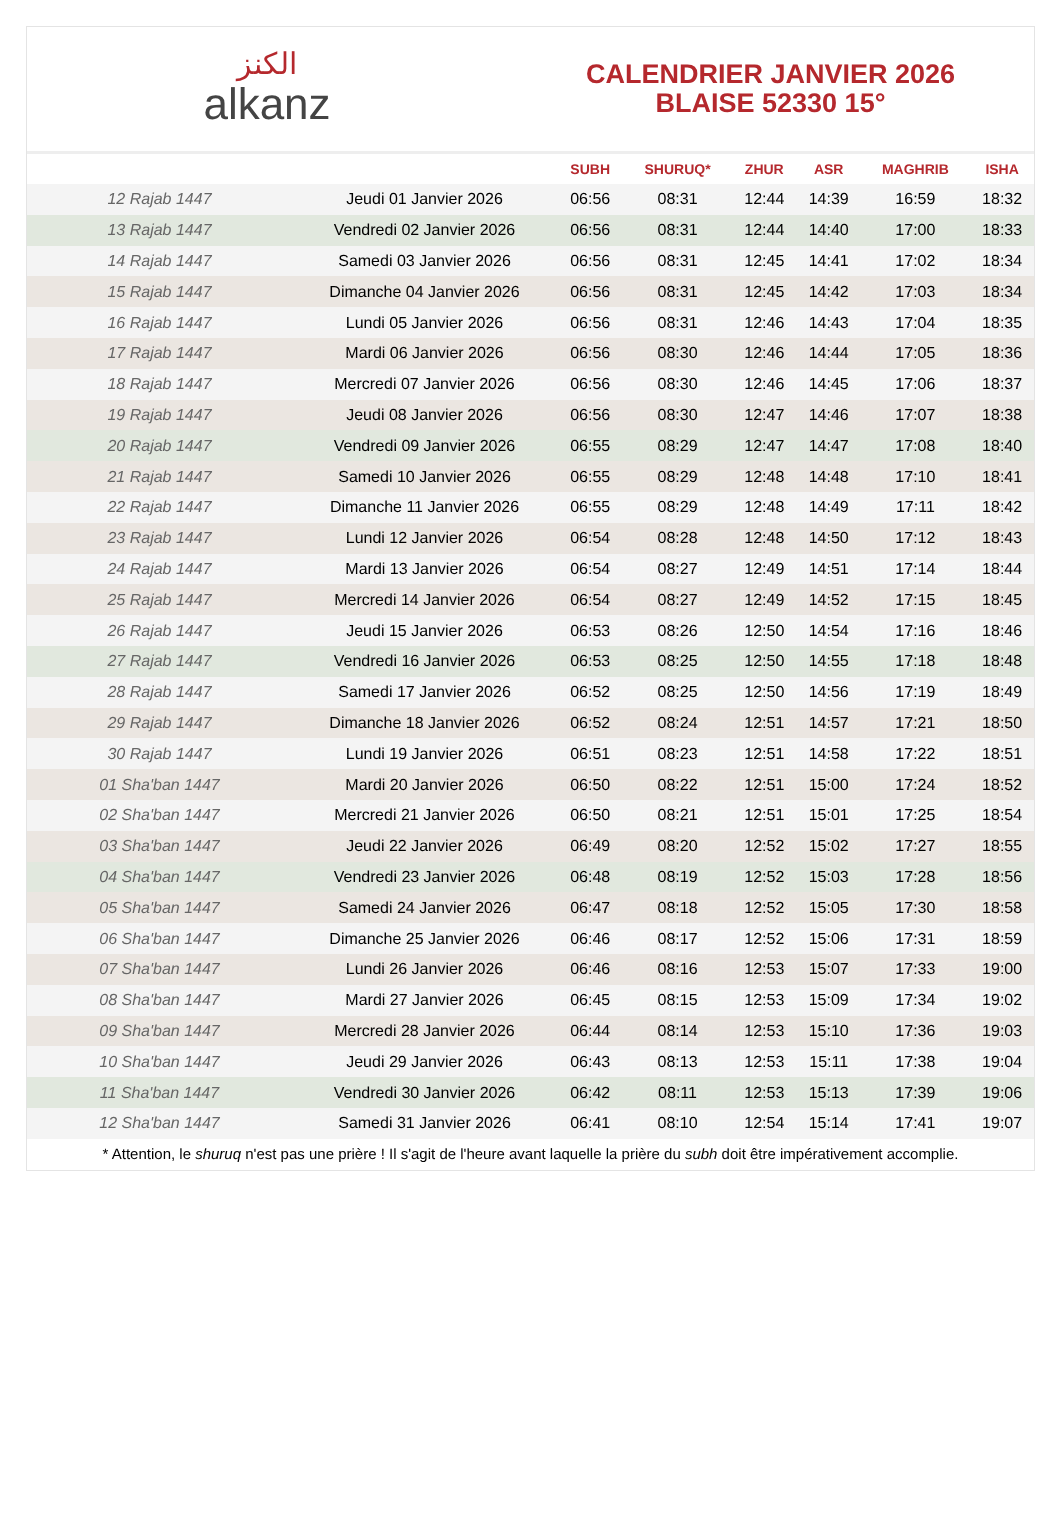الكنز
alkanz
CALENDRIER JANVIER 2026
BLAISE 52330 15°
| | | SUBH | SHURUQ* | ZHUR | ASR | MAGHRIB | ISHA |
| --- | --- | --- | --- | --- | --- | --- | --- |
| 12 Rajab 1447 | Jeudi 01 Janvier 2026 | 06:56 | 08:31 | 12:44 | 14:39 | 16:59 | 18:32 |
| 13 Rajab 1447 | Vendredi 02 Janvier 2026 | 06:56 | 08:31 | 12:44 | 14:40 | 17:00 | 18:33 |
| 14 Rajab 1447 | Samedi 03 Janvier 2026 | 06:56 | 08:31 | 12:45 | 14:41 | 17:02 | 18:34 |
| 15 Rajab 1447 | Dimanche 04 Janvier 2026 | 06:56 | 08:31 | 12:45 | 14:42 | 17:03 | 18:34 |
| 16 Rajab 1447 | Lundi 05 Janvier 2026 | 06:56 | 08:31 | 12:46 | 14:43 | 17:04 | 18:35 |
| 17 Rajab 1447 | Mardi 06 Janvier 2026 | 06:56 | 08:30 | 12:46 | 14:44 | 17:05 | 18:36 |
| 18 Rajab 1447 | Mercredi 07 Janvier 2026 | 06:56 | 08:30 | 12:46 | 14:45 | 17:06 | 18:37 |
| 19 Rajab 1447 | Jeudi 08 Janvier 2026 | 06:56 | 08:30 | 12:47 | 14:46 | 17:07 | 18:38 |
| 20 Rajab 1447 | Vendredi 09 Janvier 2026 | 06:55 | 08:29 | 12:47 | 14:47 | 17:08 | 18:40 |
| 21 Rajab 1447 | Samedi 10 Janvier 2026 | 06:55 | 08:29 | 12:48 | 14:48 | 17:10 | 18:41 |
| 22 Rajab 1447 | Dimanche 11 Janvier 2026 | 06:55 | 08:29 | 12:48 | 14:49 | 17:11 | 18:42 |
| 23 Rajab 1447 | Lundi 12 Janvier 2026 | 06:54 | 08:28 | 12:48 | 14:50 | 17:12 | 18:43 |
| 24 Rajab 1447 | Mardi 13 Janvier 2026 | 06:54 | 08:27 | 12:49 | 14:51 | 17:14 | 18:44 |
| 25 Rajab 1447 | Mercredi 14 Janvier 2026 | 06:54 | 08:27 | 12:49 | 14:52 | 17:15 | 18:45 |
| 26 Rajab 1447 | Jeudi 15 Janvier 2026 | 06:53 | 08:26 | 12:50 | 14:54 | 17:16 | 18:46 |
| 27 Rajab 1447 | Vendredi 16 Janvier 2026 | 06:53 | 08:25 | 12:50 | 14:55 | 17:18 | 18:48 |
| 28 Rajab 1447 | Samedi 17 Janvier 2026 | 06:52 | 08:25 | 12:50 | 14:56 | 17:19 | 18:49 |
| 29 Rajab 1447 | Dimanche 18 Janvier 2026 | 06:52 | 08:24 | 12:51 | 14:57 | 17:21 | 18:50 |
| 30 Rajab 1447 | Lundi 19 Janvier 2026 | 06:51 | 08:23 | 12:51 | 14:58 | 17:22 | 18:51 |
| 01 Sha'ban 1447 | Mardi 20 Janvier 2026 | 06:50 | 08:22 | 12:51 | 15:00 | 17:24 | 18:52 |
| 02 Sha'ban 1447 | Mercredi 21 Janvier 2026 | 06:50 | 08:21 | 12:51 | 15:01 | 17:25 | 18:54 |
| 03 Sha'ban 1447 | Jeudi 22 Janvier 2026 | 06:49 | 08:20 | 12:52 | 15:02 | 17:27 | 18:55 |
| 04 Sha'ban 1447 | Vendredi 23 Janvier 2026 | 06:48 | 08:19 | 12:52 | 15:03 | 17:28 | 18:56 |
| 05 Sha'ban 1447 | Samedi 24 Janvier 2026 | 06:47 | 08:18 | 12:52 | 15:05 | 17:30 | 18:58 |
| 06 Sha'ban 1447 | Dimanche 25 Janvier 2026 | 06:46 | 08:17 | 12:52 | 15:06 | 17:31 | 18:59 |
| 07 Sha'ban 1447 | Lundi 26 Janvier 2026 | 06:46 | 08:16 | 12:53 | 15:07 | 17:33 | 19:00 |
| 08 Sha'ban 1447 | Mardi 27 Janvier 2026 | 06:45 | 08:15 | 12:53 | 15:09 | 17:34 | 19:02 |
| 09 Sha'ban 1447 | Mercredi 28 Janvier 2026 | 06:44 | 08:14 | 12:53 | 15:10 | 17:36 | 19:03 |
| 10 Sha'ban 1447 | Jeudi 29 Janvier 2026 | 06:43 | 08:13 | 12:53 | 15:11 | 17:38 | 19:04 |
| 11 Sha'ban 1447 | Vendredi 30 Janvier 2026 | 06:42 | 08:11 | 12:53 | 15:13 | 17:39 | 19:06 |
| 12 Sha'ban 1447 | Samedi 31 Janvier 2026 | 06:41 | 08:10 | 12:54 | 15:14 | 17:41 | 19:07 |
* Attention, le shuruq n'est pas une prière ! Il s'agit de l'heure avant laquelle la prière du subh doit être impérativement accomplie.